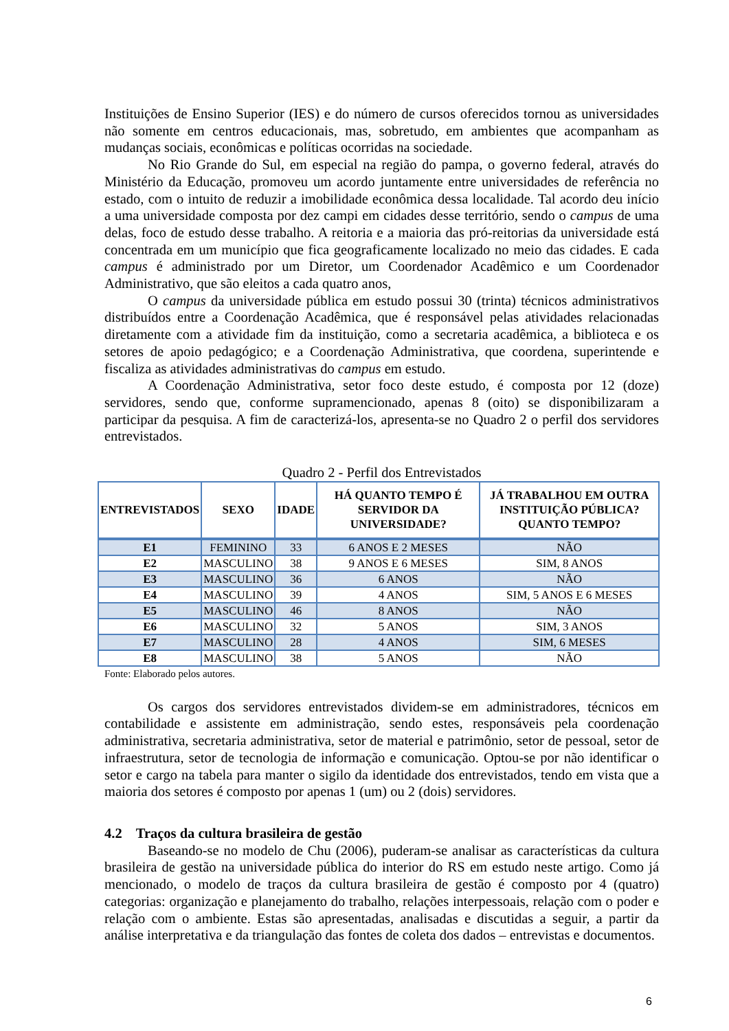Instituições de Ensino Superior (IES) e do número de cursos oferecidos tornou as universidades não somente em centros educacionais, mas, sobretudo, em ambientes que acompanham as mudanças sociais, econômicas e políticas ocorridas na sociedade.
No Rio Grande do Sul, em especial na região do pampa, o governo federal, através do Ministério da Educação, promoveu um acordo juntamente entre universidades de referência no estado, com o intuito de reduzir a imobilidade econômica dessa localidade. Tal acordo deu início a uma universidade composta por dez campi em cidades desse território, sendo o campus de uma delas, foco de estudo desse trabalho. A reitoria e a maioria das pró-reitorias da universidade está concentrada em um município que fica geograficamente localizado no meio das cidades. E cada campus é administrado por um Diretor, um Coordenador Acadêmico e um Coordenador Administrativo, que são eleitos a cada quatro anos,
O campus da universidade pública em estudo possui 30 (trinta) técnicos administrativos distribuídos entre a Coordenação Acadêmica, que é responsável pelas atividades relacionadas diretamente com a atividade fim da instituição, como a secretaria acadêmica, a biblioteca e os setores de apoio pedagógico; e a Coordenação Administrativa, que coordena, superintende e fiscaliza as atividades administrativas do campus em estudo.
A Coordenação Administrativa, setor foco deste estudo, é composta por 12 (doze) servidores, sendo que, conforme supramencionado, apenas 8 (oito) se disponibilizaram a participar da pesquisa. A fim de caracterizá-los, apresenta-se no Quadro 2 o perfil dos servidores entrevistados.
Quadro 2 - Perfil dos Entrevistados
| ENTREVISTADOS | SEXO | IDADE | HÁ QUANTO TEMPO É SERVIDOR DA UNIVERSIDADE? | JÁ TRABALHOU EM OUTRA INSTITUIÇÃO PÚBLICA? QUANTO TEMPO? |
| --- | --- | --- | --- | --- |
| E1 | FEMININO | 33 | 6 ANOS E 2 MESES | NÃO |
| E2 | MASCULINO | 38 | 9 ANOS E 6 MESES | SIM, 8 ANOS |
| E3 | MASCULINO | 36 | 6 ANOS | NÃO |
| E4 | MASCULINO | 39 | 4 ANOS | SIM, 5 ANOS E 6 MESES |
| E5 | MASCULINO | 46 | 8 ANOS | NÃO |
| E6 | MASCULINO | 32 | 5 ANOS | SIM, 3 ANOS |
| E7 | MASCULINO | 28 | 4 ANOS | SIM, 6 MESES |
| E8 | MASCULINO | 38 | 5 ANOS | NÃO |
Fonte: Elaborado pelos autores.
Os cargos dos servidores entrevistados dividem-se em administradores, técnicos em contabilidade e assistente em administração, sendo estes, responsáveis pela coordenação administrativa, secretaria administrativa, setor de material e patrimônio, setor de pessoal, setor de infraestrutura, setor de tecnologia de informação e comunicação. Optou-se por não identificar o setor e cargo na tabela para manter o sigilo da identidade dos entrevistados, tendo em vista que a maioria dos setores é composto por apenas 1 (um) ou 2 (dois) servidores.
4.2 Traços da cultura brasileira de gestão
Baseando-se no modelo de Chu (2006), puderam-se analisar as características da cultura brasileira de gestão na universidade pública do interior do RS em estudo neste artigo. Como já mencionado, o modelo de traços da cultura brasileira de gestão é composto por 4 (quatro) categorias: organização e planejamento do trabalho, relações interpessoais, relação com o poder e relação com o ambiente. Estas são apresentadas, analisadas e discutidas a seguir, a partir da análise interpretativa e da triangulação das fontes de coleta dos dados – entrevistas e documentos.
6